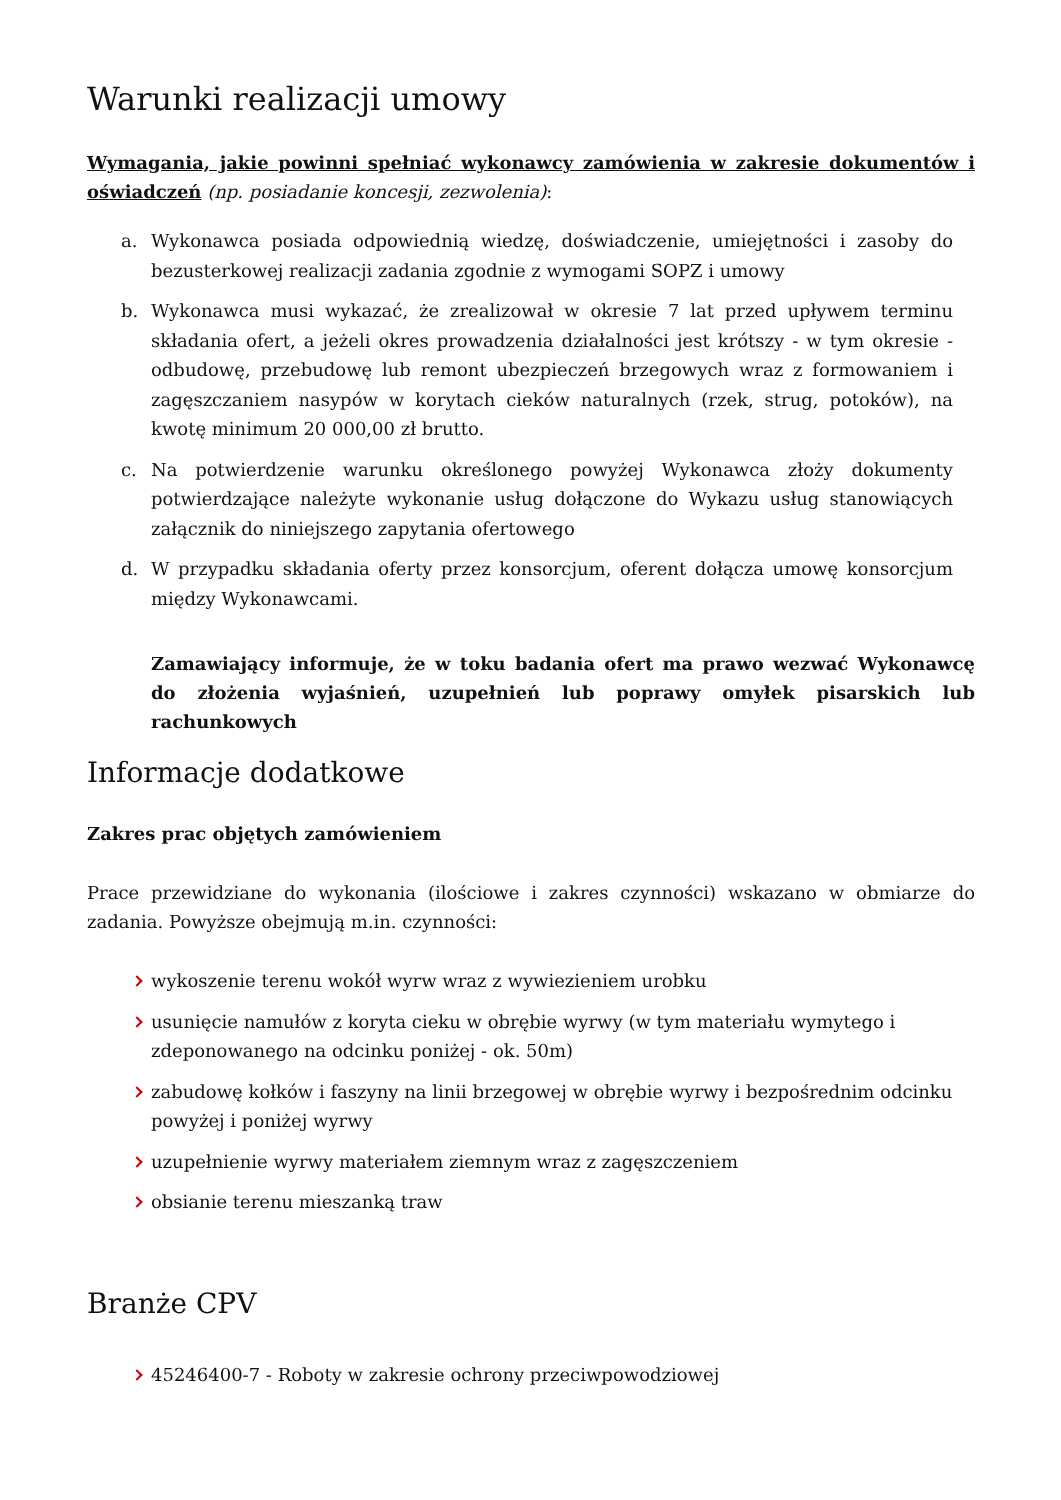Warunki realizacji umowy
Wymagania, jakie powinni spełniać wykonawcy zamówienia w zakresie dokumentów i oświadczeń (np. posiadanie koncesji, zezwolenia):
a. Wykonawca posiada odpowiednią wiedzę, doświadczenie, umiejętności i zasoby do bezusterkowej realizacji zadania zgodnie z wymogami SOPZ i umowy
b. Wykonawca musi wykazać, że zrealizował w okresie 7 lat przed upływem terminu składania ofert, a jeżeli okres prowadzenia działalności jest krótszy - w tym okresie - odbudowę, przebudowę lub remont ubezpieczeń brzegowych wraz z formowaniem i zagęszczaniem nasypów w korytach cieków naturalnych (rzek, strug, potoków), na kwotę minimum 20 000,00 zł brutto.
c. Na potwierdzenie warunku określonego powyżej Wykonawca złoży dokumenty potwierdzające należyte wykonanie usług dołączone do Wykazu usług stanowiących załącznik do niniejszego zapytania ofertowego
d. W przypadku składania oferty przez konsorcjum, oferent dołącza umowę konsorcjum między Wykonawcami.
Zamawiający informuje, że w toku badania ofert ma prawo wezwać Wykonawcę do złożenia wyjaśnień, uzupełnień lub poprawy omyłek pisarskich lub rachunkowych
Informacje dodatkowe
Zakres prac objętych zamówieniem
Prace przewidziane do wykonania (ilościowe i zakres czynności) wskazano w obmiarze do zadania. Powyższe obejmują m.in. czynności:
wykoszenie terenu wokół wyrw wraz z wywiezieniem urobku
usunięcie namułów z koryta cieku w obrębie wyrwy (w tym materiału wymytego i zdeponowanego na odcinku poniżej - ok. 50m)
zabudowę kołków i faszyny na linii brzegowej w obrębie wyrwy i bezpośrednim odcinku powyżej i poniżej wyrwy
uzupełnienie wyrwy materiałem ziemnym wraz z zagęszczeniem
obsianie terenu mieszanką traw
Branże CPV
45246400-7 - Roboty w zakresie ochrony przeciwpowodziowej